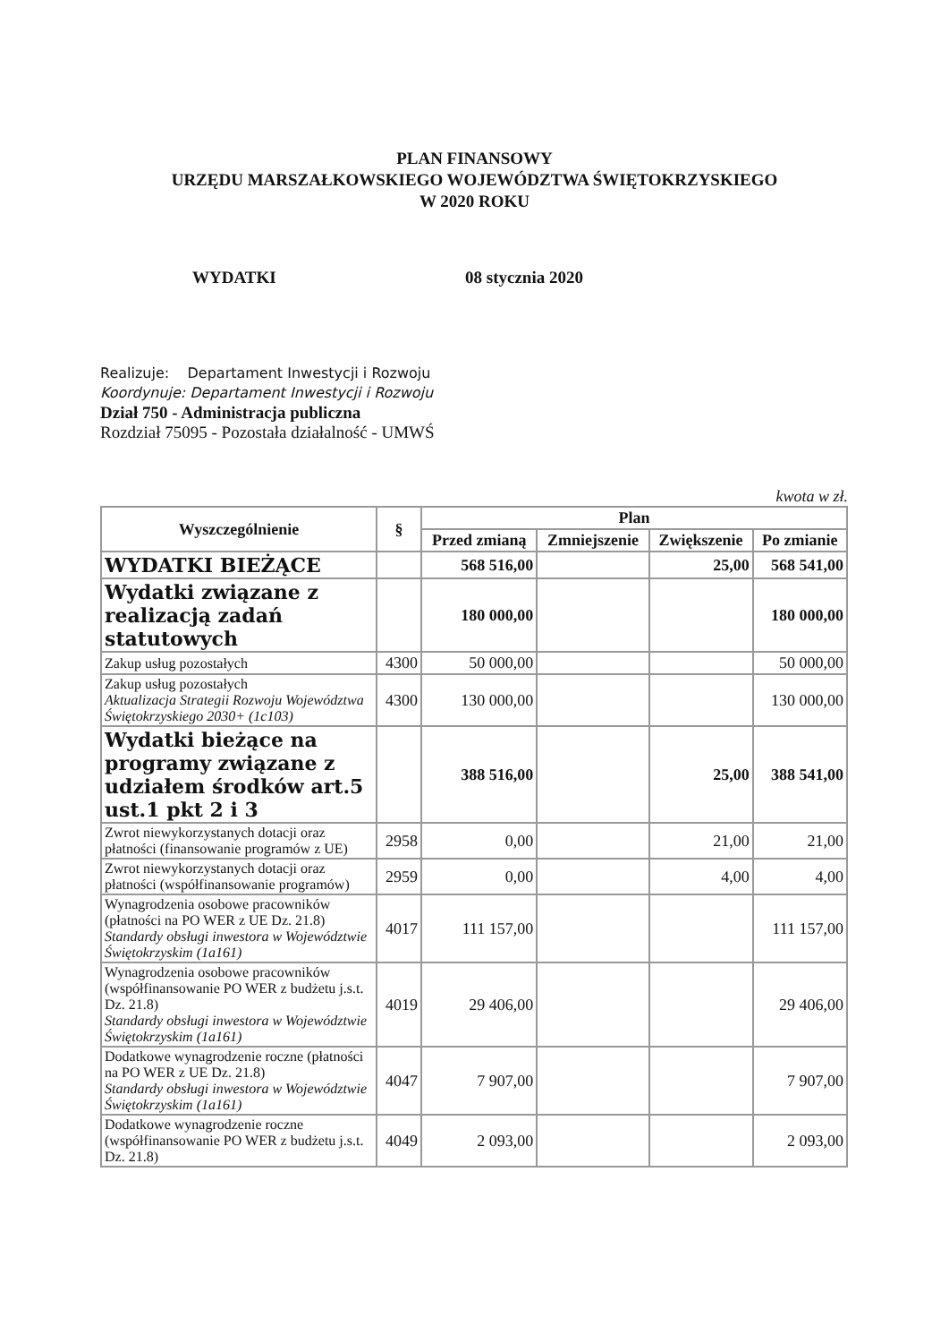PLAN FINANSOWY
URZĘDU MARSZAŁKOWSKIEGO WOJEWÓDZTWA ŚWIĘTOKRZYSKIEGO
W 2020 ROKU
WYDATKI 08 stycznia 2020
Realizuje: Departament Inwestycji i Rozwoju
Koordynuje: Departament Inwestycji i Rozwoju
Dział 750 - Administracja publiczna
Rozdział 75095 - Pozostała działalność - UMWŚ
kwota w zł.
| Wyszczególnienie | § | Plan | | | |
| --- | --- | --- | --- | --- | --- |
| | | Przed zmianą | Zmniejszenie | Zwiększenie | Po zmianie |
| WYDATKI BIEŻĄCE | | 568 516,00 | | 25,00 | 568 541,00 |
| Wydatki związane z realizacją zadań statutowych | | 180 000,00 | | | 180 000,00 |
| Zakup usług pozostałych | 4300 | 50 000,00 | | | 50 000,00 |
| Zakup usług pozostałych Aktualizacja Strategii Rozwoju Województwa Świętokrzyskiego 2030+ (1c103) | 4300 | 130 000,00 | | | 130 000,00 |
| Wydatki bieżące na programy związane z udziałem środków art.5 ust.1 pkt 2 i 3 | | 388 516,00 | | 25,00 | 388 541,00 |
| Zwrot niewykorzystanych dotacji oraz płatności (finansowanie programów z UE) | 2958 | 0,00 | | 21,00 | 21,00 |
| Zwrot niewykorzystanych dotacji oraz płatności (współfinansowanie programów) | 2959 | 0,00 | | 4,00 | 4,00 |
| Wynagrodzenia osobowe pracowników (płatności na PO WER z UE Dz. 21.8) Standardy obsługi inwestora w Województwie Świętokrzyskim (1a161) | 4017 | 111 157,00 | | | 111 157,00 |
| Wynagrodzenia osobowe pracowników (współfinansowanie PO WER z budżetu j.s.t. Dz. 21.8) Standardy obsługi inwestora w Województwie Świętokrzyskim (1a161) | 4019 | 29 406,00 | | | 29 406,00 |
| Dodatkowe wynagrodzenie roczne (płatności na PO WER z UE Dz. 21.8) Standardy obsługi inwestora w Województwie Świętokrzyskim (1a161) | 4047 | 7 907,00 | | | 7 907,00 |
| Dodatkowe wynagrodzenie roczne (współfinansowanie PO WER z budżetu j.s.t. Dz. 21.8) | 4049 | 2 093,00 | | | 2 093,00 |